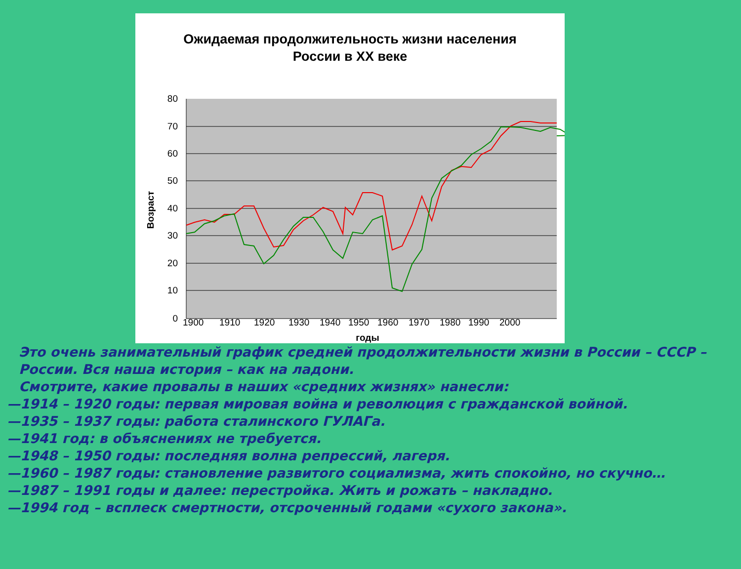Ожидаемая продолжительность жизни населения
России в XX веке
80
70
60
50
40
30
20
10
0
1900
1910
1920
1930
1940
1950
1960
1970
1980
1990
2000
годы
Возраст
Это очень занимательный график средней продолжительности жизни в России – СССР – России. Вся наша история – как на ладони.
Смотрите, какие провалы в наших «средних жизнях» нанесли:
—1914 – 1920 годы: первая мировая война и революция с гражданской войной.
—1935 – 1937 годы: работа сталинского ГУЛАГа.
—1941 год: в объяснениях не требуется.
—1948 – 1950 годы: последняя волна репрессий, лагеря.
—1960 – 1987 годы: становление развитого социализма, жить спокойно, но скучно…
—1987 – 1991 годы и далее: перестройка. Жить и рожать – накладно.
—1994 год – всплеск смертности, отсроченный годами «сухого закона».